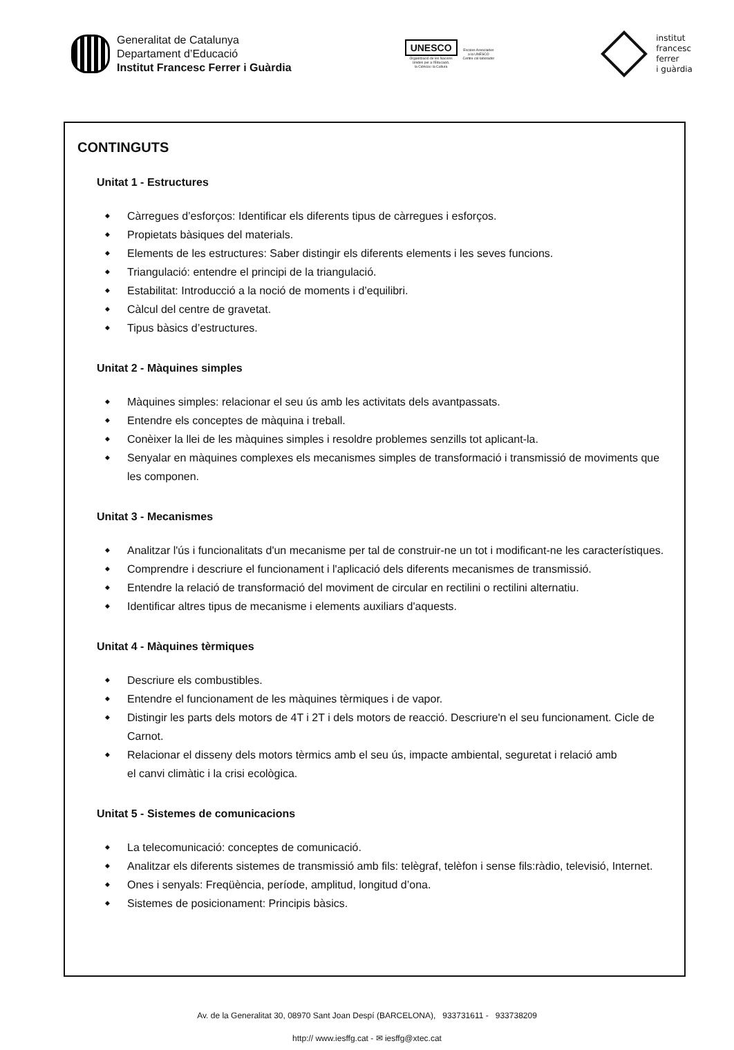Generalitat de Catalunya
Departament d’Educació
Institut Francesc Ferrer i Guàrdia
UNESCO
Organització de les Nacions
Unides per a l'Educació,
la Ciència i la Cultura
Escoles Associades
a la UNESCO
Centre col·laborador
institut
francesc
ferrer
i guàrdia
CONTINGUTS
Unitat 1 - Estructures
◆ Càrregues d’esforços: Identificar els diferents tipus de càrregues i esforços.
◆ Propietats bàsiques del materials.
◆ Elements de les estructures: Saber distingir els diferents elements i les seves funcions.
◆ Triangulació: entendre el principi de la triangulació.
◆ Estabilitat: Introducció a la noció de moments i d’equilibri.
◆ Càlcul del centre de gravetat.
◆ Tipus bàsics d’estructures.
Unitat 2 - Màquines simples
◆ Màquines simples: relacionar el seu ús amb les activitats dels avantpassats.
◆ Entendre els conceptes de màquina i treball.
◆ Conèixer la llei de les màquines simples i resoldre problemes senzills tot aplicant-la.
◆ Senyalar en màquines complexes els mecanismes simples de transformació i transmissió de moviments que les componen.
Unitat 3 - Mecanismes
◆ Analitzar l'ús i funcionalitats d'un mecanisme per tal de construir-ne un tot i modificant-ne les característiques.
◆ Comprendre i descriure el funcionament i l'aplicació dels diferents mecanismes de transmissió.
◆ Entendre la relació de transformació del moviment de circular en rectilini o rectilini alternatiu.
◆ Identificar altres tipus de mecanisme i elements auxiliars d'aquests.
Unitat 4 - Màquines tèrmiques
◆ Descriure els combustibles.
◆ Entendre el funcionament de les màquines tèrmiques i de vapor.
◆ Distingir les parts dels motors de 4T i 2T i dels motors de reacció. Descriure'n el seu funcionament. Cicle de Carnot.
◆ Relacionar el disseny dels motors tèrmics amb el seu ús, impacte ambiental, seguretat i relació amb
el canvi climàtic i la crisi ecològica.
Unitat 5 - Sistemes de comunicacions
◆ La telecomunicació: conceptes de comunicació.
◆ Analitzar els diferents sistemes de transmissió amb fils: telègraf, telèfon i sense fils:ràdio, televisió, Internet.
◆ Ones i senyals: Freqüència, període, amplitud, longitud d’ona.
◆ Sistemes de posicionament: Principis bàsics.
Av. de la Generalitat 30, 08970 Sant Joan Despí (BARCELONA), 933731611 - 933738209
http:// www.iesffg.cat - ✉ iesffg@xtec.cat